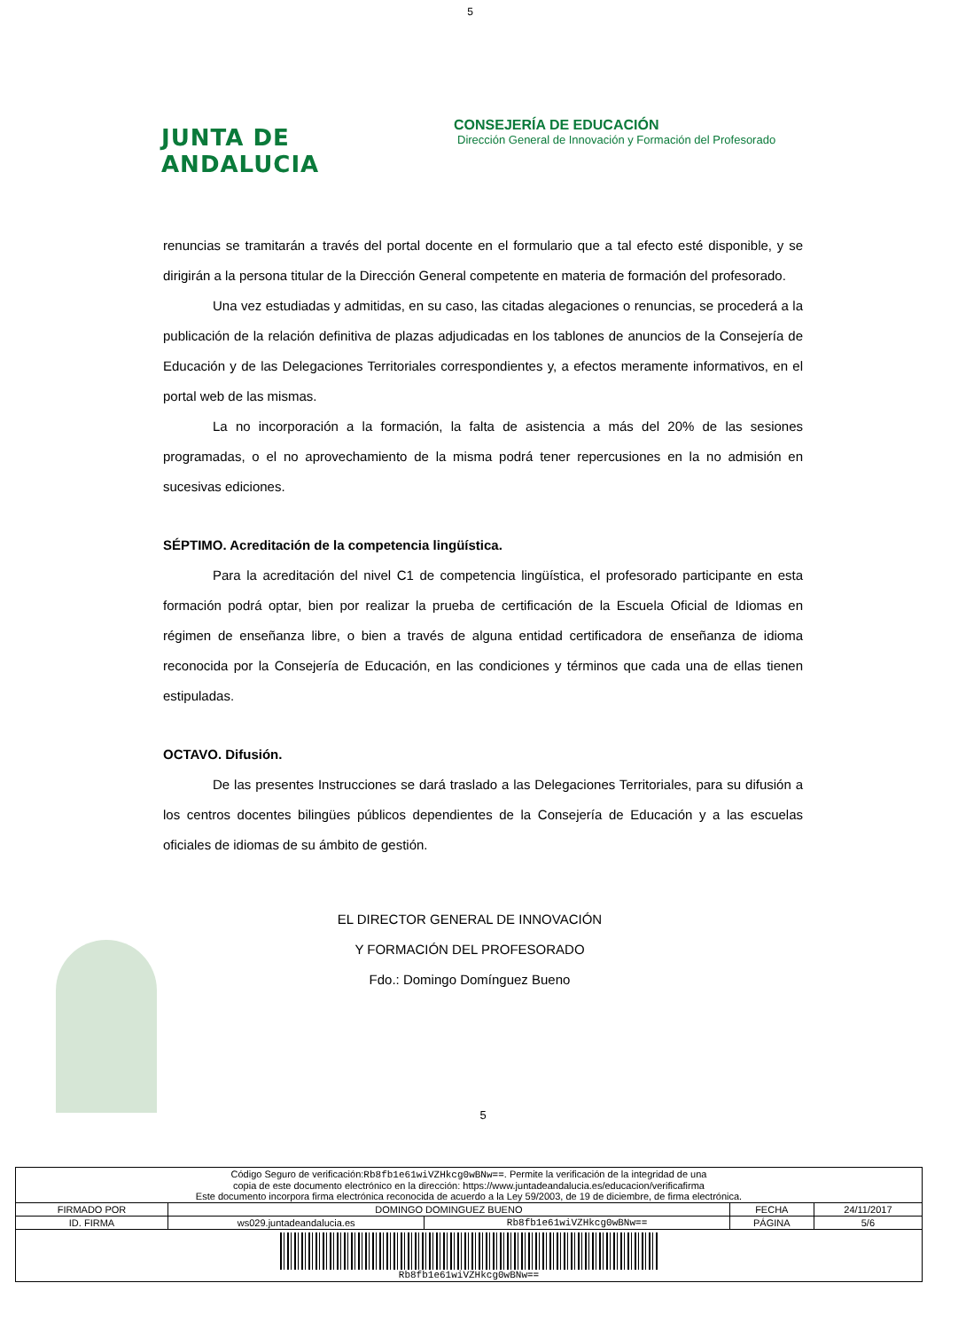5
JUNTA DE ANDALUCIA
CONSEJERÍA DE EDUCACIÓN
Dirección General de Innovación y Formación del Profesorado
renuncias se tramitarán a través del portal docente en el formulario que a tal efecto esté disponible, y se dirigirán a la persona titular de la Dirección General competente en materia de formación del profesorado.
Una vez estudiadas y admitidas, en su caso, las citadas alegaciones o renuncias, se procederá a la publicación de la relación definitiva de plazas adjudicadas en los tablones de anuncios de la Consejería de Educación y de las Delegaciones Territoriales correspondientes y, a efectos meramente informativos, en el portal web de las mismas.
La no incorporación a la formación, la falta de asistencia a más del 20% de las sesiones programadas, o el no aprovechamiento de la misma podrá tener repercusiones en la no admisión en sucesivas ediciones.
SÉPTIMO. Acreditación de la competencia lingüística.
Para la acreditación del nivel C1 de competencia lingüística, el profesorado participante en esta formación podrá optar, bien por realizar la prueba de certificación de la Escuela Oficial de Idiomas en régimen de enseñanza libre, o bien a través de alguna entidad certificadora de enseñanza de idioma reconocida por la Consejería de Educación, en las condiciones y términos que cada una de ellas tienen estipuladas.
OCTAVO. Difusión.
De las presentes Instrucciones se dará traslado a las Delegaciones Territoriales, para su difusión a los centros docentes bilingües públicos dependientes de la Consejería de Educación y a las escuelas oficiales de idiomas de su ámbito de gestión.
EL DIRECTOR GENERAL DE INNOVACIÓN
Y FORMACIÓN DEL PROFESORADO
Fdo.: Domingo Domínguez Bueno
5
| Código Seguro de verificación: Rb8fb1e61wiVZHkcg0wBNw== . Permite la verificación de la integridad de una copia de este documento electrónico en la dirección: https://www.juntadeandalucia.es/educacion/verificafirma Este documento incorpora firma electrónica reconocida de acuerdo a la Ley 59/2003, de 19 de diciembre, de firma electrónica. | | | | |
| FIRMADO POR | DOMINGO DOMINGUEZ BUENO | | FECHA | 24/11/2017 |
| ID. FIRMA | ws029.juntadeandalucia.es | Rb8fb1e61wiVZHkcg0wBNw== | PÁGINA | 5/6 |
| Rb8fb1e61wiVZHkcg0wBNw== | | | | |